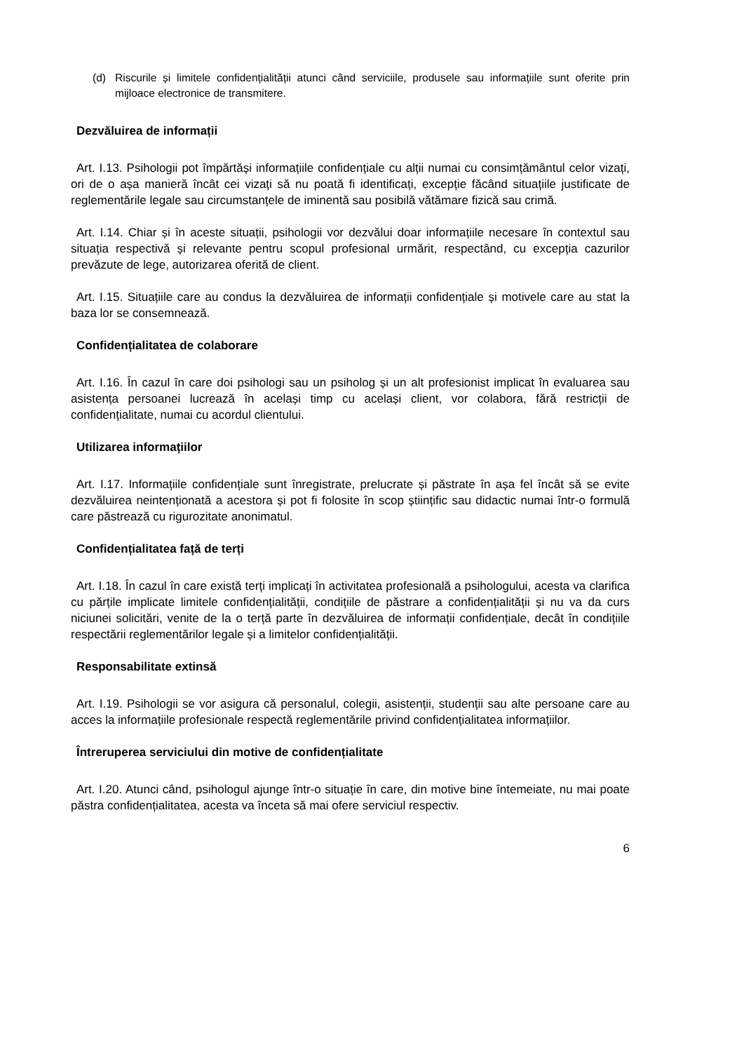(d) Riscurile și limitele confidențialității atunci când serviciile, produsele sau informațiile sunt oferite prin mijloace electronice de transmitere.
Dezvăluirea de informații
Art. I.13. Psihologii pot împărtăși informațiile confidențiale cu alții numai cu consimțământul celor vizați, ori de o așa manieră încât cei vizați să nu poată fi identificați, excepție făcând situațiile justificate de reglementările legale sau circumstanțele de iminentă sau posibilă vătămare fizică sau crimă.
Art. I.14. Chiar și în aceste situații, psihologii vor dezvălui doar informațiile necesare în contextul sau situația respectivă și relevante pentru scopul profesional urmărit, respectând, cu excepția cazurilor prevăzute de lege, autorizarea oferită de client.
Art. I.15. Situațiile care au condus la dezvăluirea de informații confidențiale și motivele care au stat la baza lor se consemnează.
Confidențialitatea de colaborare
Art. I.16. În cazul în care doi psihologi sau un psiholog și un alt profesionist implicat în evaluarea sau asistența persoanei lucrează în același timp cu același client, vor colabora, fără restricții de confidențialitate, numai cu acordul clientului.
Utilizarea informațiilor
Art. I.17. Informațiile confidențiale sunt înregistrate, prelucrate și păstrate în așa fel încât să se evite dezvăluirea neintenționată a acestora și pot fi folosite în scop științific sau didactic numai într-o formulă care păstrează cu rigurozitate anonimatul.
Confidențialitatea față de terți
Art. I.18. În cazul în care există terți implicați în activitatea profesională a psihologului, acesta va clarifica cu părțile implicate limitele confidențialității, condițiile de păstrare a confidențialității și nu va da curs niciunei solicitări, venite de la o terță parte în dezvăluirea de informații confidențiale, decât în condițiile respectării reglementărilor legale și a limitelor confidențialității.
Responsabilitate extinsă
Art. I.19. Psihologii se vor asigura că personalul, colegii, asistenții, studenții sau alte persoane care au acces la informațiile profesionale respectă reglementările privind confidențialitatea informațiilor.
Întreruperea serviciului din motive de confidențialitate
Art. I.20. Atunci când, psihologul ajunge într-o situație în care, din motive bine întemeiate, nu mai poate păstra confidențialitatea, acesta va înceta să mai ofere serviciul respectiv.
6